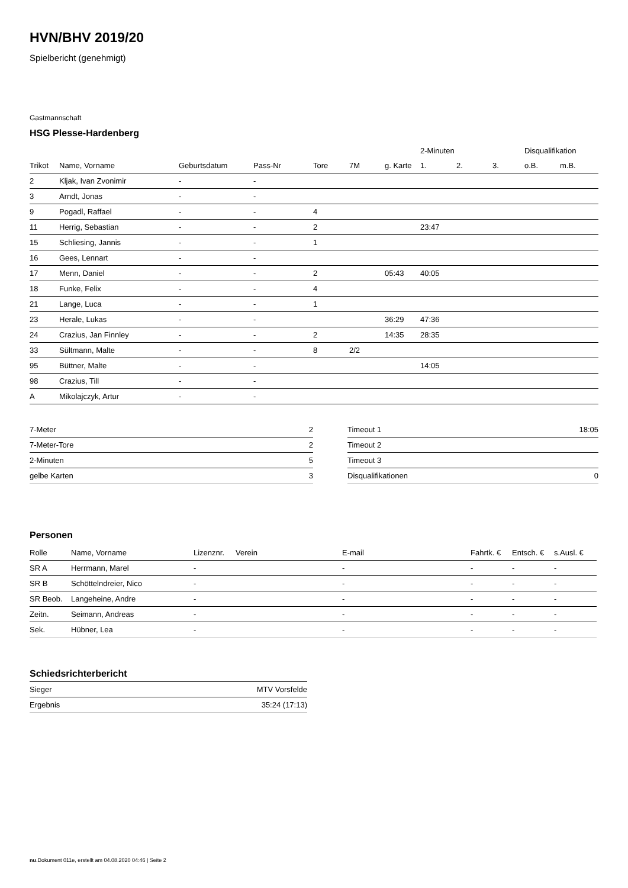HVN/BHV 2019/20
Spielbericht (genehmigt)
Gastmannschaft
HSG Plesse-Hardenberg
| | | | | | | | 2-Minuten | | | Disqualifikation | |
| --- | --- | --- | --- | --- | --- | --- | --- | --- | --- | --- | --- |
| Trikot | Name, Vorname | Geburtsdatum | Pass-Nr | Tore | 7M | g. Karte | 1. | 2. | 3. | o.B. | m.B. |
| 2 | Kljak, Ivan Zvonimir | - | - | | | | | | | | |
| 3 | Arndt, Jonas | - | - | | | | | | | | |
| 9 | Pogadl, Raffael | - | - | 4 | | | | | | | |
| 11 | Herrig, Sebastian | - | - | 2 | | | 23:47 | | | | |
| 15 | Schliesing, Jannis | - | - | 1 | | | | | | | |
| 16 | Gees, Lennart | - | - | | | | | | | | |
| 17 | Menn, Daniel | - | - | 2 | | 05:43 | 40:05 | | | | |
| 18 | Funke, Felix | - | - | 4 | | | | | | | |
| 21 | Lange, Luca | - | - | 1 | | | | | | | |
| 23 | Herale, Lukas | - | - | | | 36:29 | 47:36 | | | | |
| 24 | Crazius, Jan Finnley | - | - | 2 | | 14:35 | 28:35 | | | | |
| 33 | Sültmann, Malte | - | - | 8 | 2/2 | | | | | | |
| 95 | Büttner, Malte | - | - | | | | 14:05 | | | | |
| 98 | Crazius, Till | - | - | | | | | | | | |
| A | Mikolajczyk, Artur | - | - | | | | | | | | |
| 7-Meter | 2 |
| 7-Meter-Tore | 2 |
| 2-Minuten | 5 |
| gelbe Karten | 3 |
| Timeout 1 | 18:05 |
| Timeout 2 | |
| Timeout 3 | |
| Disqualifikationen | 0 |
Personen
| Rolle | Name, Vorname | Lizenznr. | Verein | E-mail | Fahrtk. € | Entsch. € | s.Ausl. € |
| --- | --- | --- | --- | --- | --- | --- | --- |
| SR A | Herrmann, Marel | - | | - | - | - | - |
| SR B | Schöttelndreier, Nico | - | | - | - | - | - |
| SR Beob. | Langeheine, Andre | - | | - | - | - | - |
| Zeitn. | Seimann, Andreas | - | | - | - | - | - |
| Sek. | Hübner, Lea | - | | - | - | - | - |
Schiedsrichterbericht
| Sieger | MTV Vorsfelde |
| Ergebnis | 35:24 (17:13) |
nu.Dokument 011e, erstellt am 04.08.2020 04:46 | Seite 2